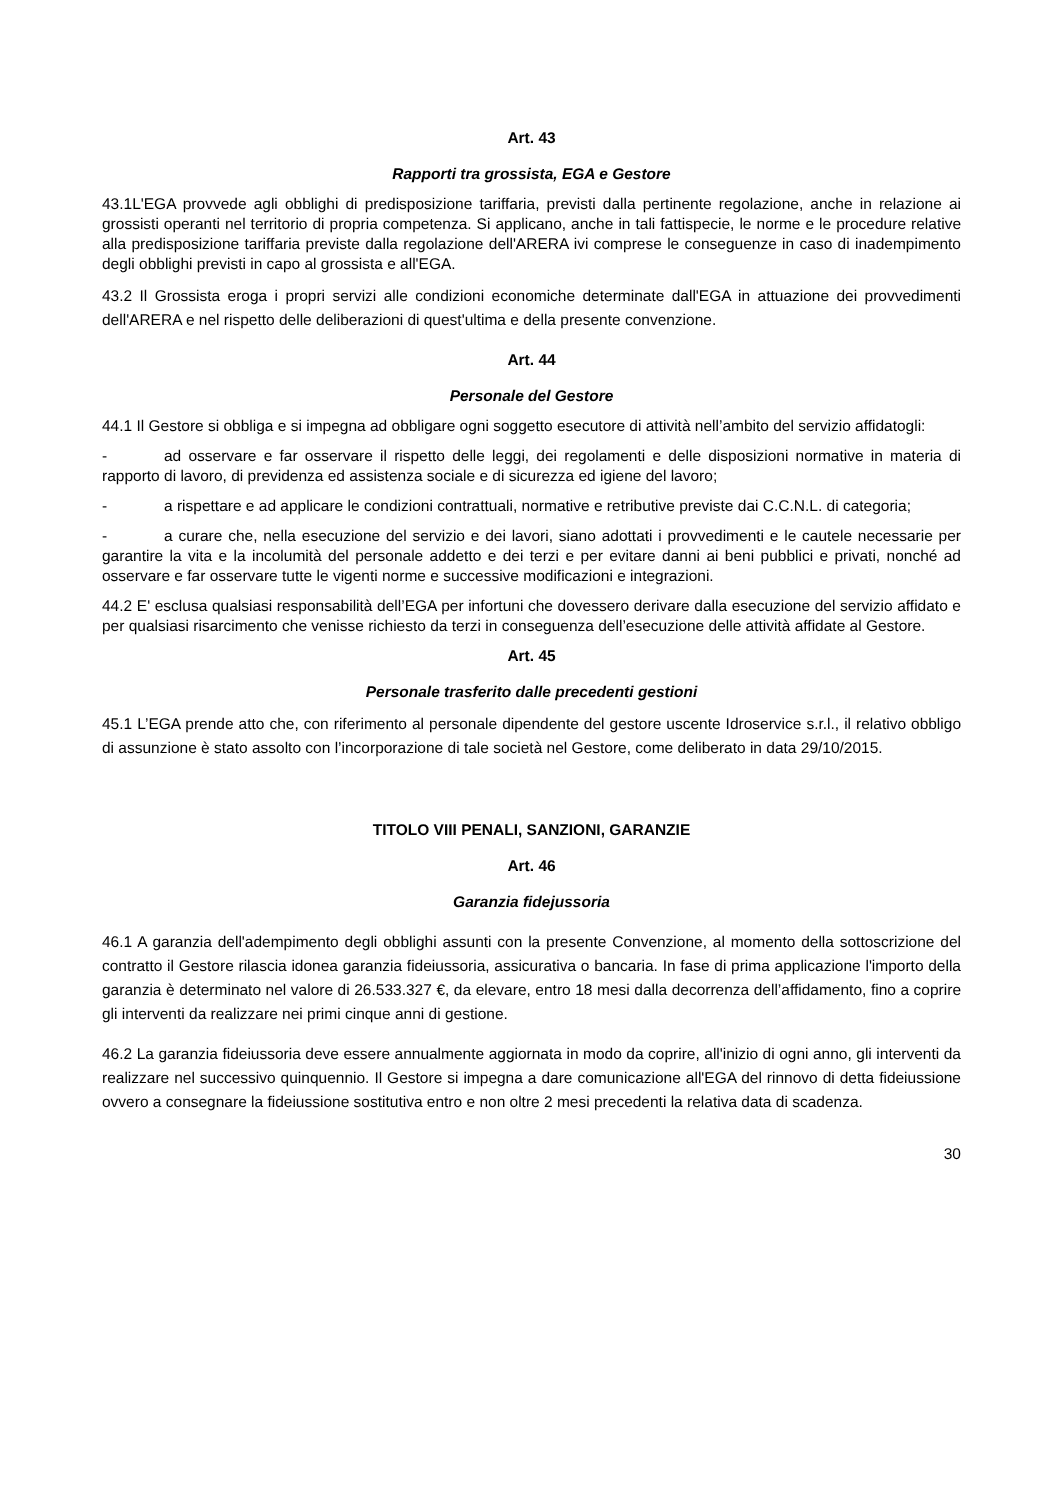Art. 43
Rapporti tra grossista, EGA e Gestore
43.1L'EGA provvede agli obblighi di predisposizione tariffaria, previsti dalla pertinente regolazione, anche in relazione ai grossisti operanti nel territorio di propria competenza. Si applicano, anche in tali fattispecie, le norme e le procedure relative alla predisposizione tariffaria previste dalla regolazione dell'ARERA ivi comprese le conseguenze in caso di inadempimento degli obblighi previsti in capo al grossista e all'EGA.
43.2 Il Grossista eroga i propri servizi alle condizioni economiche determinate dall'EGA in attuazione dei provvedimenti dell'ARERA e nel rispetto delle deliberazioni di quest'ultima e della presente convenzione.
Art. 44
Personale del Gestore
44.1 Il Gestore si obbliga e si impegna ad obbligare ogni soggetto esecutore di attività nell’ambito del servizio affidatogli:
- ad osservare e far osservare il rispetto delle leggi, dei regolamenti e delle disposizioni normative in materia di rapporto di lavoro, di previdenza ed assistenza sociale e di sicurezza ed igiene del lavoro;
- a rispettare e ad applicare le condizioni contrattuali, normative e retributive previste dai C.C.N.L. di categoria;
- a curare che, nella esecuzione del servizio e dei lavori, siano adottati i provvedimenti e le cautele necessarie per garantire la vita e la incolumità del personale addetto e dei terzi e per evitare danni ai beni pubblici e privati, nonché ad osservare e far osservare tutte le vigenti norme e successive modificazioni e integrazioni.
44.2 E' esclusa qualsiasi responsabilità dell’EGA per infortuni che dovessero derivare dalla esecuzione del servizio affidato e per qualsiasi risarcimento che venisse richiesto da terzi in conseguenza dell’esecuzione delle attività affidate al Gestore.
Art. 45
Personale trasferito dalle precedenti gestioni
45.1 L’EGA prende atto che, con riferimento al personale dipendente del gestore uscente Idroservice s.r.l., il relativo obbligo di assunzione è stato assolto con l’incorporazione di tale società nel Gestore, come deliberato in data 29/10/2015.
TITOLO VIII PENALI, SANZIONI, GARANZIE
Art. 46
Garanzia fidejussoria
46.1 A garanzia dell'adempimento degli obblighi assunti con la presente Convenzione, al momento della sottoscrizione del contratto il Gestore rilascia idonea garanzia fideiussoria, assicurativa o bancaria. In fase di prima applicazione l'importo della garanzia è determinato nel valore di 26.533.327 €, da elevare, entro 18 mesi dalla decorrenza dell’affidamento, fino a coprire gli interventi da realizzare nei primi cinque anni di gestione.
46.2 La garanzia fideiussoria deve essere annualmente aggiornata in modo da coprire, all'inizio di ogni anno, gli interventi da realizzare nel successivo quinquennio. Il Gestore si impegna a dare comunicazione all'EGA del rinnovo di detta fideiussione ovvero a consegnare la fideiussione sostitutiva entro e non oltre 2 mesi precedenti la relativa data di scadenza.
30